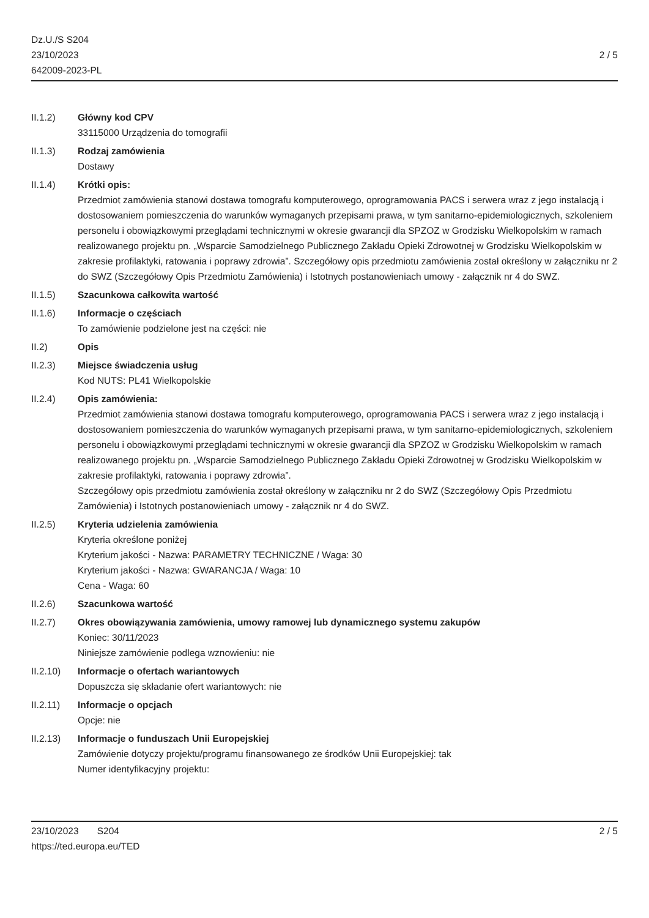Dz.U./S S204
23/10/2023
642009-2023-PL
2 / 5
II.1.2) Główny kod CPV
33115000 Urządzenia do tomografii
II.1.3) Rodzaj zamówienia
Dostawy
II.1.4) Krótki opis:
Przedmiot zamówienia stanowi dostawa tomografu komputerowego, oprogramowania PACS i serwera wraz z jego instalacją i dostosowaniem pomieszczenia do warunków wymaganych przepisami prawa, w tym sanitarno-epidemiologicznych, szkoleniem personelu i obowiązkowymi przeglądami technicznymi w okresie gwarancji dla SPZOZ w Grodzisku Wielkopolskim w ramach realizowanego projektu pn. „Wsparcie Samodzielnego Publicznego Zakładu Opieki Zdrowotnej w Grodzisku Wielkopolskim w zakresie profilaktyki, ratowania i poprawy zdrowia”. Szczegółowy opis przedmiotu zamówienia został określony w załączniku nr 2 do SWZ (Szczegółowy Opis Przedmiotu Zamówienia) i Istotnych postanowieniach umowy - załącznik nr 4 do SWZ.
II.1.5) Szacunkowa całkowita wartość
II.1.6) Informacje o częściach
To zamówienie podzielone jest na części: nie
II.2) Opis
II.2.3) Miejsce świadczenia usług
Kod NUTS: PL41 Wielkopolskie
II.2.4) Opis zamówienia:
Przedmiot zamówienia stanowi dostawa tomografu komputerowego, oprogramowania PACS i serwera wraz z jego instalacją i dostosowaniem pomieszczenia do warunków wymaganych przepisami prawa, w tym sanitarno-epidemiologicznych, szkoleniem personelu i obowiązkowymi przeglądami technicznymi w okresie gwarancji dla SPZOZ w Grodzisku Wielkopolskim w ramach realizowanego projektu pn. „Wsparcie Samodzielnego Publicznego Zakładu Opieki Zdrowotnej w Grodzisku Wielkopolskim w zakresie profilaktyki, ratowania i poprawy zdrowia”.
Szczegółowy opis przedmiotu zamówienia został określony w załączniku nr 2 do SWZ (Szczegółowy Opis Przedmiotu Zamówienia) i Istotnych postanowieniach umowy - załącznik nr 4 do SWZ.
II.2.5) Kryteria udzielenia zamówienia
Kryteria określone poniżej
Kryterium jakości - Nazwa: PARAMETRY TECHNICZNE / Waga: 30
Kryterium jakości - Nazwa: GWARANCJA / Waga: 10
Cena - Waga: 60
II.2.6) Szacunkowa wartość
II.2.7) Okres obowiązywania zamówienia, umowy ramowej lub dynamicznego systemu zakupów
Koniec: 30/11/2023
Niniejsze zamówienie podlega wznowieniu: nie
II.2.10) Informacje o ofertach wariantowych
Dopuszcza się składanie ofert wariantowych: nie
II.2.11) Informacje o opcjach
Opcje: nie
II.2.13) Informacje o funduszach Unii Europejskiej
Zamówienie dotyczy projektu/programu finansowanego ze środków Unii Europejskiej: tak
Numer identyfikacyjny projektu:
23/10/2023 S204
https://ted.europa.eu/TED
2 / 5